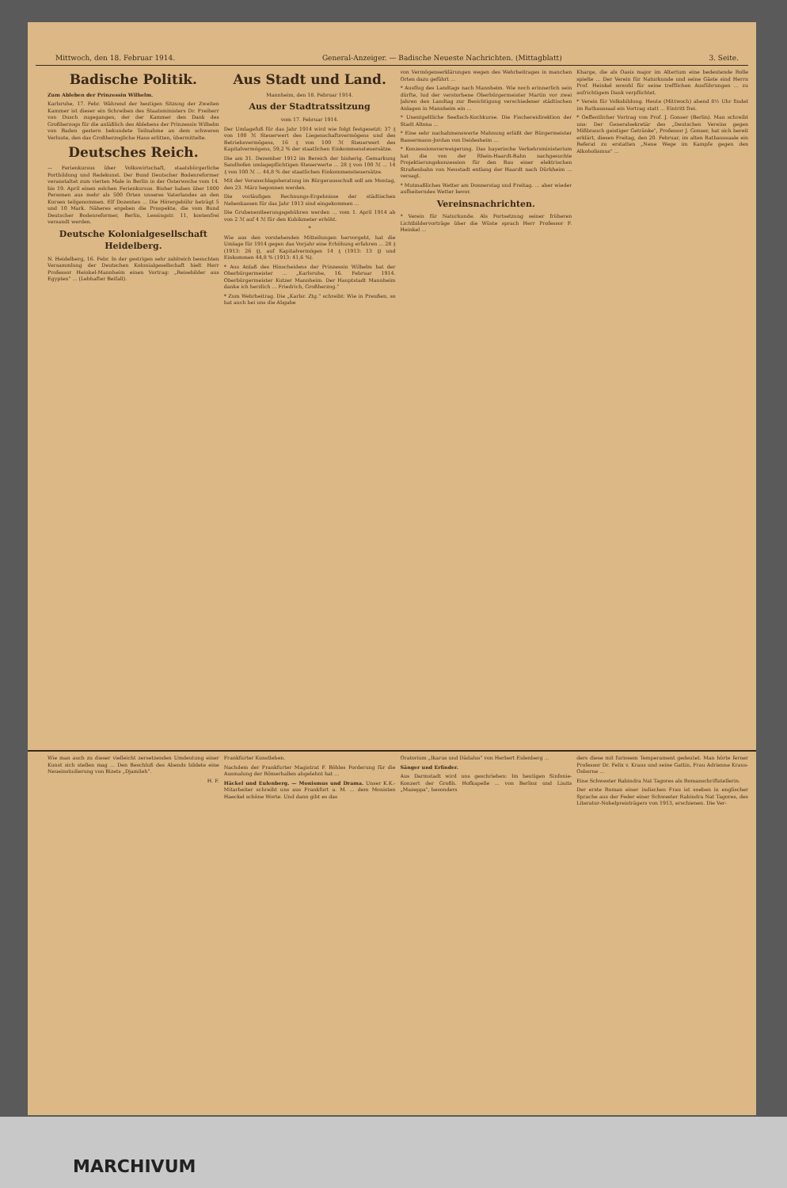Mittwoch, den 18. Februar 1914. General-Anzeiger. — Badische Neueste Nachrichten. (Mittagblatt) 3. Seite.
Badische Politik.
Zum Ableben der Prinzessin Wilhelm.
Karlsruhe, 17. Febr. Während der heutigen Sitzung der Zweiten Kammer ist dieser ein Schreiben des Staatsministers Dr. Freiherr von Dusch zugegangen, der der Kammer den Dank des Großherzogs für die anläßlich des Ablebens der Prinzessin Wilhelm von Baden gestern bekundete Teilnahme an dem schweren Verluste, den das Großherzogliche Haus erlitten, übermittelte.
Deutsches Reich.
— Ferienkursus über Volkswirtschaft, staatsbürgerliche Fortbildung und Redekunst. Der Bund Deutscher Bodenreformer veranstaltet zum vierten Male in Berlin in der Osterwoche vom 14. bis 19. April einen solchen Ferienkursus. Bisher haben über 1800 Personen aus mehr als 500 Orten unseres Vaterlandes an den Kursen teilgenommen. Elf Dozenten ... Die Hörergebühr beträgt 5 und 10 Mark. Näheres ergeben die Prospekte, die vom Bund Deutscher Bodenreformer, Berlin, Lessingstr. 11, kostenfrei versandt werden.
Deutsche Kolonialgesellschaft Heidelberg.
N. Heidelberg, 16. Febr. In der gestrigen sehr zahlreich besuchten Versammlung der Deutschen Kolonialgesellschaft hielt Herr Professor Heinkel-Mannheim einen Vortrag: „Reisebilder aus Egypten" ... (Lebhafter Beifall).
Aus Stadt und Land.
Mannheim, den 18. Februar 1914.
Aus der Stadtratssitzung
vom 17. Februar 1914.
Der Umlagefuß für das Jahr 1914 wird wie folgt festgesetzt: 37 ₰ von 100 ℳ Steuerwert des Liegenschaftsvermögens und des Betriebsvermögens, 16 ₰ von 100 ℳ Steuerwert des Kapitalvermögens, 59,2 % der staatlichen Einkommensteuersätze.
Die am 31. Dezember 1912 im Bereich der bisherig. Gemarkung Sandhofen umlagepflichtigen Steuerwerte ... 28 ₰ von 100 ℳ ... 14 ₰ von 100 ℳ ... 44,8 % der staatlichen Einkommensteuersätze.
Mit der Voranschlagsberatung im Bürgerausschuß soll am Montag, den 23. März begonnen werden.
Die vorläufigen Rechnungs-Ergebnisse der städtischen Nebenkassen für das Jahr 1913 sind eingekommen ...
Die Grubenentleerungsgebühren werden ... vom 1. April 1914 ab von 2 ℳ auf 4 ℳ für den Kubikmeter erhöht.
*
Wie aus den vorstehenden Mitteilungen hervorgeht, hat die Umlage für 1914 gegen das Vorjahr eine Erhöhung erfahren ... 28 ₰ (1913: 26 ₰), auf Kapitalvermögen 14 ₰ (1913: 13 ₰) und Einkommen 44,8 % (1913: 41,6 %).
* Aus Anlaß des Hinscheidens der Prinzessin Wilhelm hat der Oberbürgermeister ... „Karlsruhe, 16. Februar 1914. Oberbürgermeister Kutzer Mannheim. Der Hauptstadt Mannheim danke ich herzlich ... Friedrich, Großherzog."
* Zum Wehrbeitrag. Die „Karlsr. Ztg." schreibt: Wie in Preußen, so hat auch bei uns die Abgabe
von Vermögenserklärungen wegen des Wehrbeitrages in manchen Orten dazu geführt ...
* Ausflug des Landtags nach Mannheim. Wie noch erinnerlich sein dürfte, lud der verstorbene Oberbürgermeister Martin vor zwei Jahren den Landtag zur Besichtigung verschiedener städtischen Anlagen in Mannheim ein ...
* Unentgeltliche Seefisch-Kochkurse. Die Fischereidirektion der Stadt Altona ...
* Eine sehr nachahmenswerte Mahnung erläßt der Bürgermeister Bassermann-Jordan von Deidesheim ...
* Konzessionsverweigerung. Das bayerische Verkehrsministerium hat die von der Rhein-Haardt-Bahn nachgesuchte Projektierungskonzession für den Bau einer elektrischen Straßenbahn von Neustadt entlang der Haardt nach Dürkheim ... versagt.
* Mutmaßliches Wetter am Donnerstag und Freitag. ... aber wieder aufheiterndes Wetter bevor.
Vereinsnachrichten.
* Verein für Naturkunde. Als Fortsetzung seiner früheren Lichtbildervorträge über die Wüste sprach Herr Professor F. Heinkel ...
Kharge, die als Oasis major im Altertum eine bedeutende Rolle spielte ... Der Verein für Naturkunde und seine Gäste sind Herrn Prof. Heinkel sowohl für seine trefflichen Ausführungen ... zu aufrichtigem Dank verpflichtet.
* Verein für Volksbildung. Heute (Mittwoch) abend 8½ Uhr findet im Rathaussaal ein Vortrag statt ... Eintritt frei.
* Oeffentlicher Vortrag von Prof. J. Gonser (Berlin). Man schreibt uns: Der Generalsekretär des „Deutschen Vereins gegen Mißbrauch geistiger Getränke", Professor J. Gonser, hat sich bereit erklärt, diesen Freitag, den 20. Februar, im alten Rathaussaale ein Referat zu erstatten „Neue Wege im Kampfe gegen den Alkoholismus" ...
Wie man auch zu dieser vielleicht zersetzenden Umdeutung einer Kunst sich stellen mag ... Den Beschluß des Abends bildete eine Neueinstudierung von Bizets „Djamileh".
H. F.
Frankfurter Kunstleben.
Nachdem der Frankfurter Magistrat F. Böhles Forderung für die Ausmalung der Römerhallen abgelehnt hat ...
Häckel und Eulenberg. — Monismus und Drama. Unser K.K.-Mitarbeiter schreibt uns aus Frankfurt a. M. ... dem Monisten Haeckel schöne Worte. Und dann gibt es das
Oratorium „Ikarus und Dädalus" von Herbert Eulenberg ...
Sänger und Erfinder.
Aus Darmstadt wird uns geschrieben: Im heutigen Sinfonie-Konzert der Großh. Hofkapelle ... von Berlioz und Liszts „Mazeppa", besonders
ders diese mit furiosem Temperament gedeutet. Man hörte ferner Professor Dr. Felix v. Kraus und seine Gattin, Frau Adrienne Kraus-Osborne ...
Eine Schwester Rabindra Nat Tagores als Romanschriftstellerin.
Der erste Roman einer indischen Frau ist soeben in englischer Sprache aus der Feder einer Schwester Rabindra Nat Tagores, des Literatur-Nobelpreisträgers von 1913, erschienen. Die Ver-
MARCHIVUM